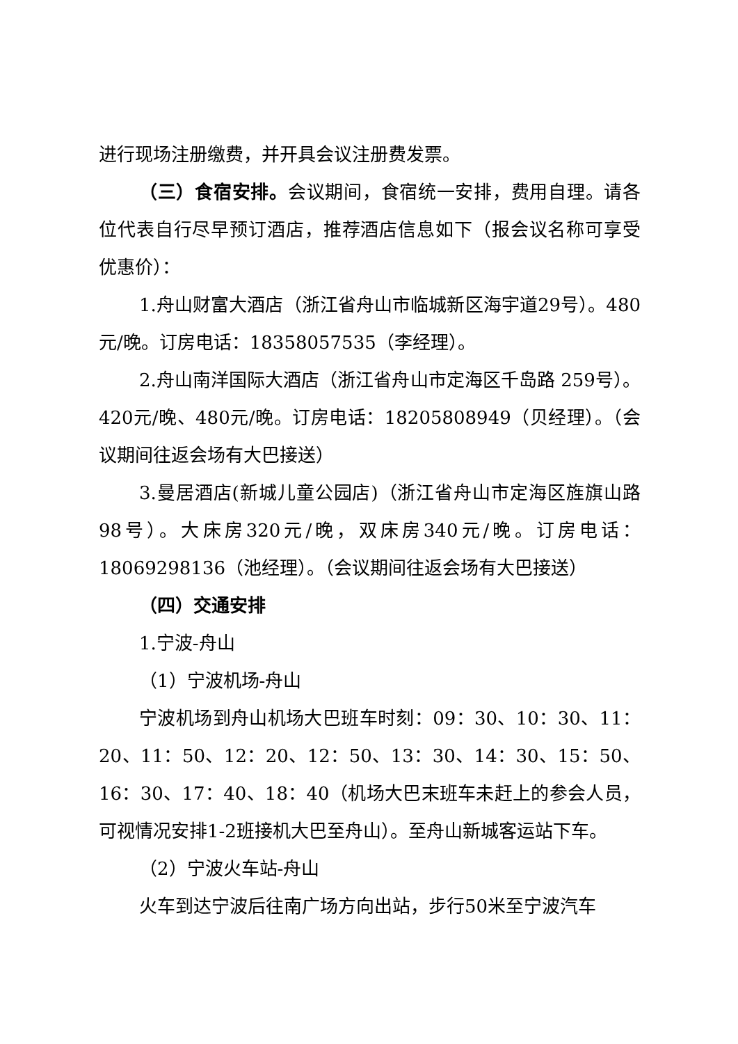进行现场注册缴费，并开具会议注册费发票。
（三）食宿安排。会议期间，食宿统一安排，费用自理。请各位代表自行尽早预订酒店，推荐酒店信息如下（报会议名称可享受优惠价）：
1.舟山财富大酒店（浙江省舟山市临城新区海宇道29号）。480元/晚。订房电话：18358057535（李经理）。
2.舟山南洋国际大酒店（浙江省舟山市定海区千岛路 259号）。420元/晚、480元/晚。订房电话：18205808949（贝经理）。（会议期间往返会场有大巴接送）
3.曼居酒店(新城儿童公园店)（浙江省舟山市定海区旌旗山路98号）。大床房320元/晚，双床房340元/晚。订房电话：18069298136（池经理）。（会议期间往返会场有大巴接送）
（四）交通安排
1.宁波-舟山
（1）宁波机场-舟山
宁波机场到舟山机场大巴班车时刻：09：30、10：30、11：20、11：50、12：20、12：50、13：30、14：30、15：50、16：30、17：40、18：40（机场大巴末班车未赶上的参会人员，可视情况安排1-2班接机大巴至舟山）。至舟山新城客运站下车。
（2）宁波火车站-舟山
火车到达宁波后往南广场方向出站，步行50米至宁波汽车